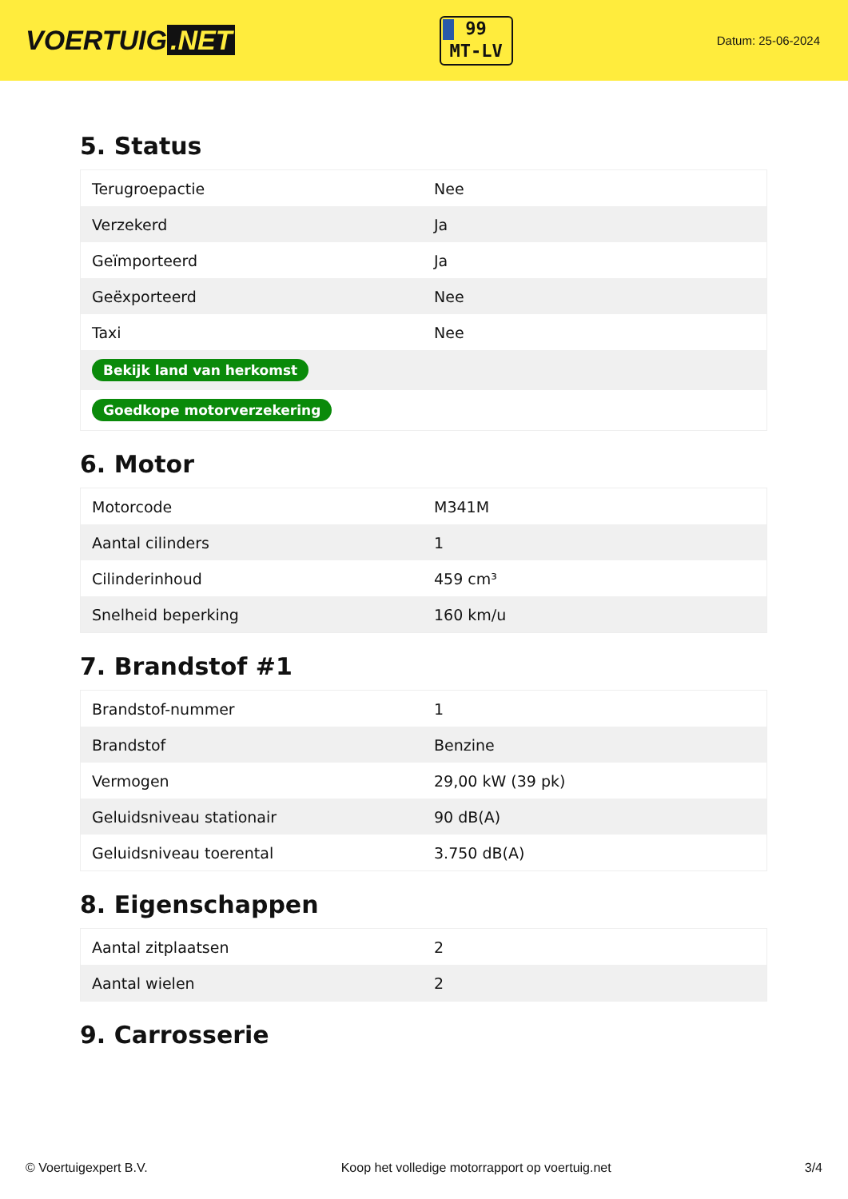VOERTUIG.NET
99
MT-LV
Datum: 25-06-2024
5. Status
| Terugroepactie | Nee |
| Verzekerd | Ja |
| Geïmporteerd | Ja |
| Geëxporteerd | Nee |
| Taxi | Nee |
| Bekijk land van herkomst | |
| Goedkope motorverzekering | |
6. Motor
| Motorcode | M341M |
| Aantal cilinders | 1 |
| Cilinderinhoud | 459 cm³ |
| Snelheid beperking | 160 km/u |
7. Brandstof #1
| Brandstof-nummer | 1 |
| Brandstof | Benzine |
| Vermogen | 29,00 kW (39 pk) |
| Geluidsniveau stationair | 90 dB(A) |
| Geluidsniveau toerental | 3.750 dB(A) |
8. Eigenschappen
| Aantal zitplaatsen | 2 |
| Aantal wielen | 2 |
9. Carrosserie
© Voertuigexpert B.V. Koop het volledige motorrapport op voertuig.net 3/4